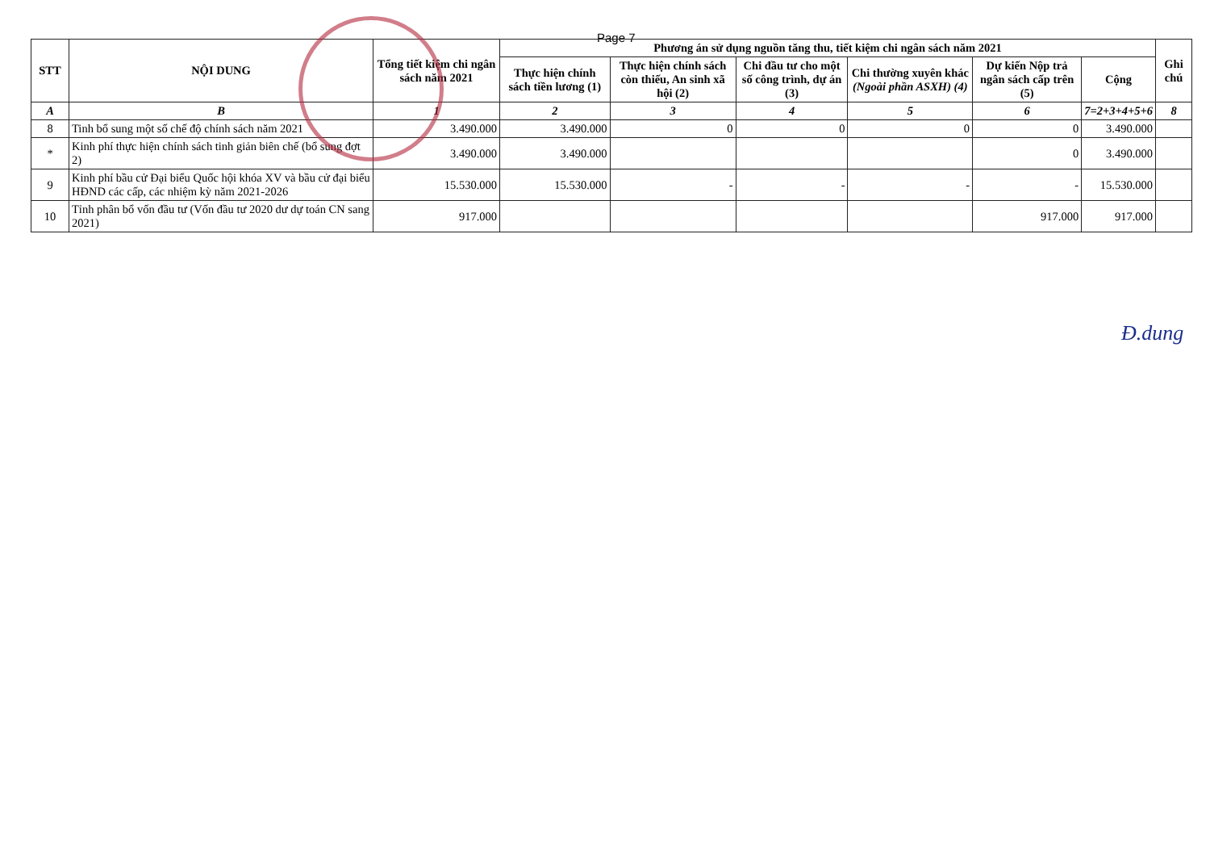Page 7
| STT | NỘI DUNG | Tổng tiết kiệm chi ngân sách năm 2021 | Phương án sử dụng nguồn tăng thu, tiết kiệm chi ngân sách năm 2021 | | | | | | Ghi chú |
| --- | --- | --- | --- | --- | --- | --- | --- | --- | --- |
| | | | Thực hiện chính sách tiền lương (1) | Thực hiện chính sách còn thiếu, An sinh xã hội (2) | Chi đầu tư cho một số công trình, dự án (3) | Chi thường xuyên khác (Ngoài phần ASXH) (4) | Dự kiến Nộp trả ngân sách cấp trên (5) | Cộng | |
| A | B | 1 | 2 | 3 | 4 | 5 | 6 | 7=2+3+4+5+6 | 8 |
| 8 | Tinh bổ sung một số chế độ chính sách năm 2021 | 3.490.000 | 3.490.000 | 0 | 0 | 0 | 0 | 3.490.000 | |
| * | Kinh phí thực hiện chính sách tinh giản biên chế (bổ sung đợt 2) | 3.490.000 | 3.490.000 | | | | 0 | 3.490.000 | |
| 9 | Kinh phí bầu cử Đại biểu Quốc hội khóa XV và bầu cử đại biểu HĐND các cấp, các nhiệm kỳ năm 2021-2026 | 15.530.000 | 15.530.000 | - | - | - | - | 15.530.000 | |
| 10 | Tỉnh phân bổ vốn đầu tư (Vốn đầu tư 2020 dư dự toán CN sang 2021) | 917.000 | | | | | 917.000 | 917.000 | |
Đ.dung